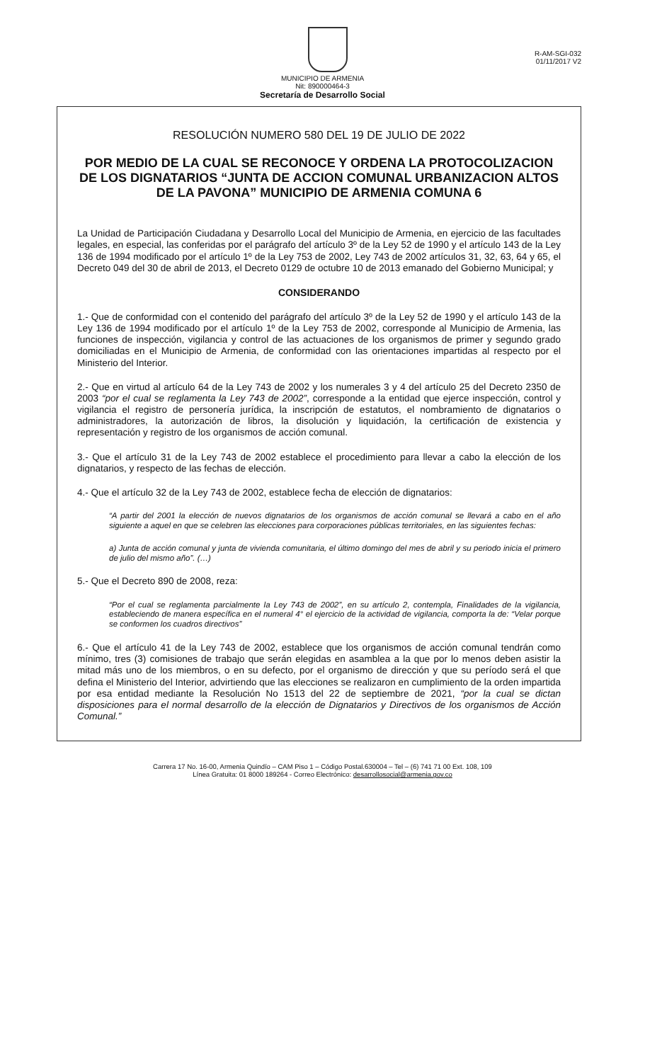R-AM-SGI-032
01/11/2017 V2
MUNICIPIO DE ARMENIA
Nit: 890000464-3
Secretaría de Desarrollo Social
RESOLUCIÓN NUMERO 580 DEL 19 DE JULIO DE 2022
POR MEDIO DE LA CUAL SE RECONOCE Y ORDENA LA PROTOCOLIZACION DE LOS DIGNATARIOS “JUNTA DE ACCION COMUNAL URBANIZACION ALTOS DE LA PAVONA” MUNICIPIO DE ARMENIA COMUNA 6
La Unidad de Participación Ciudadana y Desarrollo Local del Municipio de Armenia, en ejercicio de las facultades legales, en especial, las conferidas por el parágrafo del artículo 3º de la Ley 52 de 1990 y el artículo 143 de la Ley 136 de 1994 modificado por el artículo 1º de la Ley 753 de 2002, Ley 743 de 2002 artículos 31, 32, 63, 64 y 65, el Decreto 049 del 30 de abril de 2013, el Decreto 0129 de octubre 10 de 2013 emanado del Gobierno Municipal; y
CONSIDERANDO
1.- Que de conformidad con el contenido del parágrafo del artículo 3º de la Ley 52 de 1990 y el artículo 143 de la Ley 136 de 1994 modificado por el artículo 1º de la Ley 753 de 2002, corresponde al Municipio de Armenia, las funciones de inspección, vigilancia y control de las actuaciones de los organismos de primer y segundo grado domiciliadas en el Municipio de Armenia, de conformidad con las orientaciones impartidas al respecto por el Ministerio del Interior.
2.- Que en virtud al artículo 64 de la Ley 743 de 2002 y los numerales 3 y 4 del artículo 25 del Decreto 2350 de 2003 “por el cual se reglamenta la Ley 743 de 2002”, corresponde a la entidad que ejerce inspección, control y vigilancia el registro de personería jurídica, la inscripción de estatutos, el nombramiento de dignatarios o administradores, la autorización de libros, la disolución y liquidación, la certificación de existencia y representación y registro de los organismos de acción comunal.
3.- Que el artículo 31 de la Ley 743 de 2002 establece el procedimiento para llevar a cabo la elección de los dignatarios, y respecto de las fechas de elección.
4.- Que el artículo 32 de la Ley 743 de 2002, establece fecha de elección de dignatarios:
“A partir del 2001 la elección de nuevos dignatarios de los organismos de acción comunal se llevará a cabo en el año siguiente a aquel en que se celebren las elecciones para corporaciones públicas territoriales, en las siguientes fechas:
a) Junta de acción comunal y junta de vivienda comunitaria, el último domingo del mes de abril y su periodo inicia el primero de julio del mismo año”. (…)
5.- Que el Decreto 890 de 2008, reza:
“Por el cual se reglamenta parcialmente la Ley 743 de 2002”, en su artículo 2, contempla, Finalidades de la vigilancia, estableciendo de manera específica en el numeral 4° el ejercicio de la actividad de vigilancia, comporta la de: “Velar porque se conformen los cuadros directivos”
6.- Que el artículo 41 de la Ley 743 de 2002, establece que los organismos de acción comunal tendrán como mínimo, tres (3) comisiones de trabajo que serán elegidas en asamblea a la que por lo menos deben asistir la mitad más uno de los miembros, o en su defecto, por el organismo de dirección y que su período será el que defina el Ministerio del Interior, advirtiendo que las elecciones se realizaron en cumplimiento de la orden impartida por esa entidad mediante la Resolución No 1513 del 22 de septiembre de 2021, “por la cual se dictan disposiciones para el normal desarrollo de la elección de Dignatarios y Directivos de los organismos de Acción Comunal.”
Carrera 17 No. 16-00, Armenia Quindío – CAM Piso 1 – Código Postal.630004 – Tel – (6) 741 71 00 Ext. 108, 109
Línea Gratuita: 01 8000 189264 - Correo Electrónico: desarrollosocial@armenia.gov.co